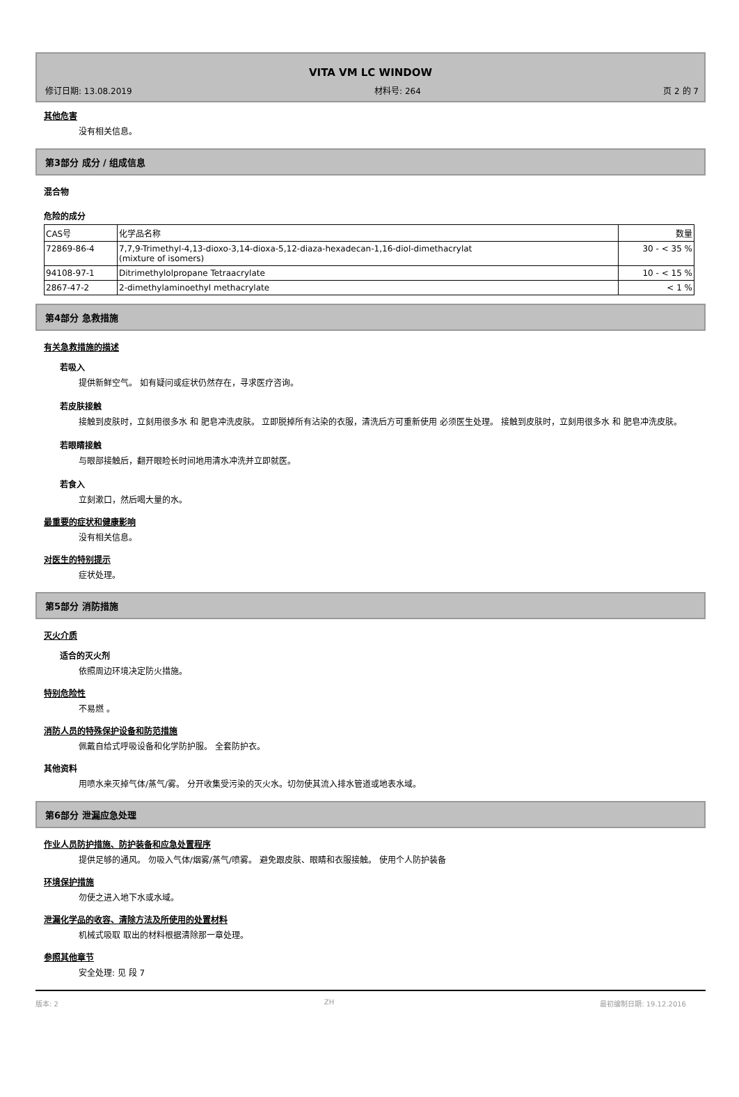VITA VM LC WINDOW
修订日期: 13.08.2019 材料号: 264 页 2 的 7
其他危害
没有相关信息。
第3部分 成分 / 组成信息
混合物
危险的成分
| CAS号 | 化学品名称 | 数量 |
| 72869-86-4 | 7,7,9-Trimethyl-4,13-dioxo-3,14-dioxa-5,12-diaza-hexadecan-1,16-diol-dimethacrylat (mixture of isomers) | 30 - < 35 % |
| 94108-97-1 | Ditrimethylolpropane Tetraacrylate | 10 - < 15 % |
| 2867-47-2 | 2-dimethylaminoethyl methacrylate | < 1 % |
第4部分 急救措施
有关急救措施的描述
若吸入
提供新鲜空气。 如有疑问或症状仍然存在，寻求医疗咨询。
若皮肤接触
接触到皮肤时，立刻用很多水 和 肥皂冲洗皮肤。 立即脱掉所有沾染的衣服，清洗后方可重新使用 必须医生处理。 接触到皮肤时，立刻用很多水 和 肥皂冲洗皮肤。
若眼睛接触
与眼部接触后，翻开眼睑长时间地用清水冲洗并立即就医。
若食入
立刻漱口，然后喝大量的水。
最重要的症状和健康影响
没有相关信息。
对医生的特别提示
症状处理。
第5部分 消防措施
灭火介质
适合的灭火剂
依照周边环境决定防火措施。
特别危险性
不易燃 。
消防人员的特殊保护设备和防范措施
佩戴自给式呼吸设备和化学防护服。 全套防护衣。
其他资料
用喷水来灭掉气体/蒸气/雾。 分开收集受污染的灭火水。切勿使其流入排水管道或地表水域。
第6部分 泄漏应急处理
作业人员防护措施、防护装备和应急处置程序
提供足够的通风。 勿吸入气体/烟雾/蒸气/喷雾。 避免跟皮肤、眼睛和衣服接触。 使用个人防护装备
环境保护措施
勿使之进入地下水或水域。
泄漏化学品的收容、清除方法及所使用的处置材料
机械式吸取 取出的材料根据清除那一章处理。
参照其他章节
安全处理: 见 段 7
版本: 2 ZH 最初编制日期: 19.12.2016